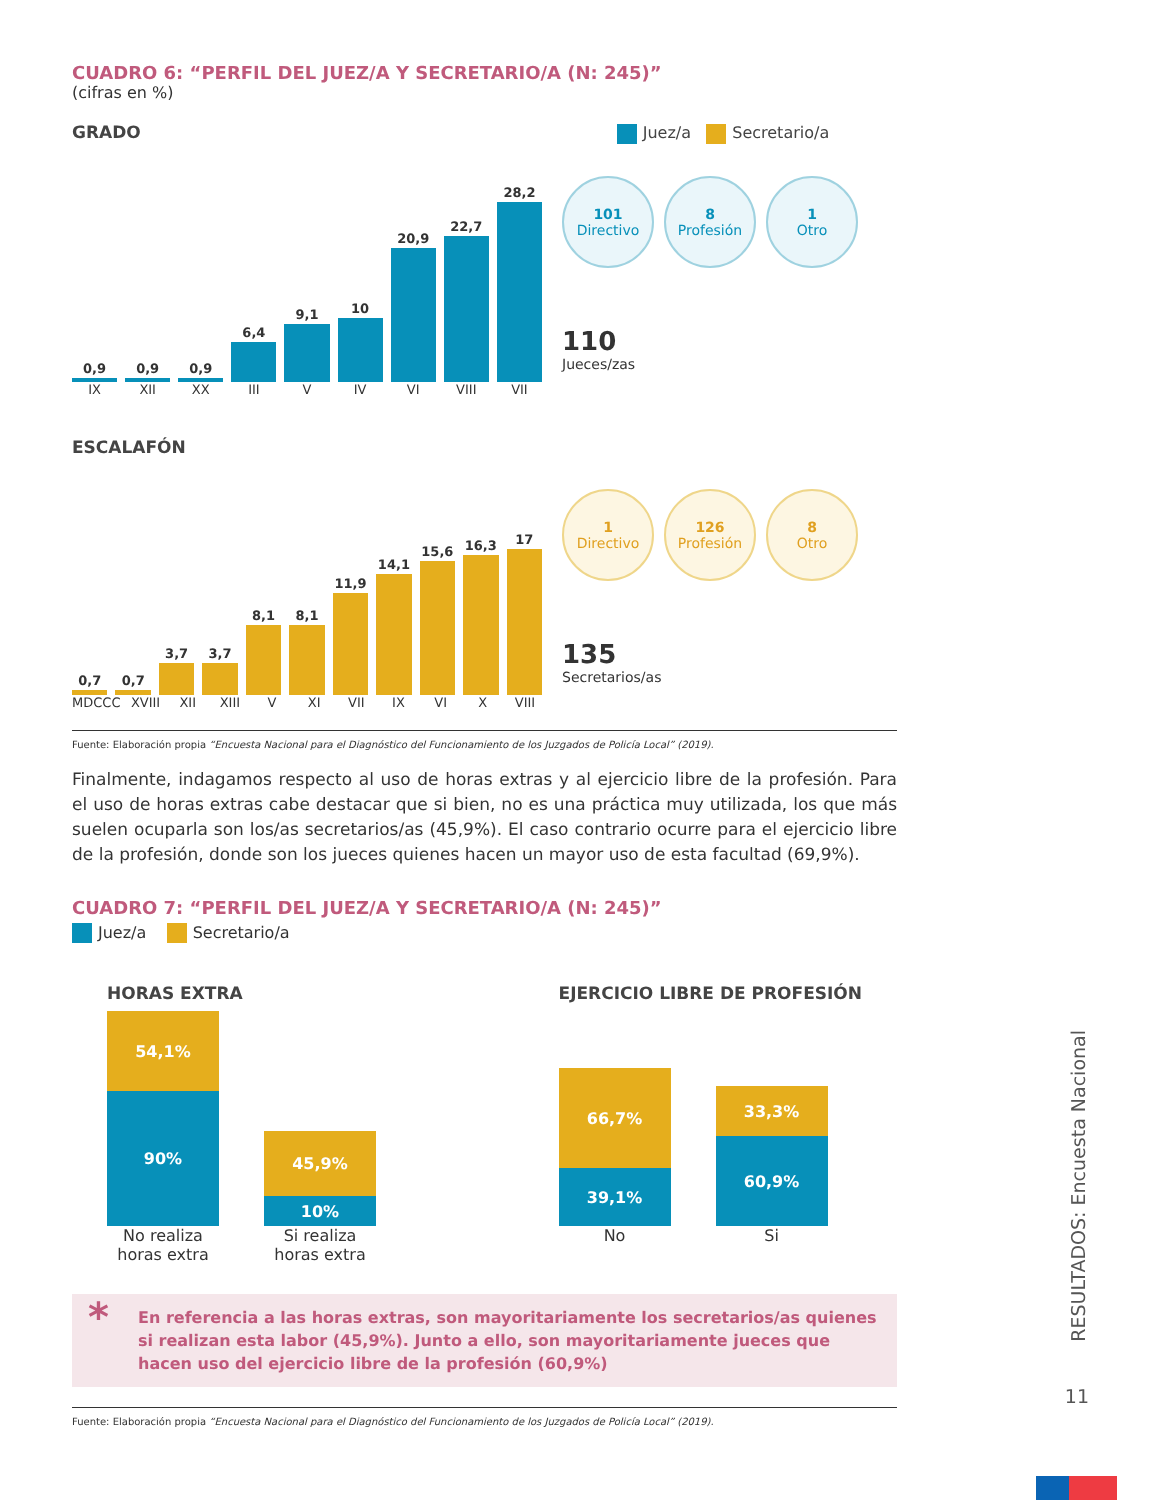CUADRO 6: “PERFIL DEL JUEZ/A Y SECRETARIO/A (N: 245)”
(cifras en %)
GRADO Juez/a Secretario/a
0,9
0,9
0,9
6,4
9,1
10
20,9
22,7
28,2
IX XII XX III V IV VI VIII VII
101
Directivo
8
Profesión
1
Otro
110
Jueces/zas
ESCALAFÓN
0,7
0,7
3,7
3,7
8,1
8,1
11,9
14,1
15,6
16,3
17
MDCCC XVIII XII XIII V XI VII IX VI X VIII
1
Directivo
126
Profesión
8
Otro
135
Secretarios/as
Fuente: Elaboración propia “Encuesta Nacional para el Diagnóstico del Funcionamiento de los Juzgados de Policía Local” (2019).
Finalmente, indagamos respecto al uso de horas extras y al ejercicio libre de la profesión. Para el uso de horas extras cabe destacar que si bien, no es una práctica muy utilizada, los que más suelen ocuparla son los/as secretarios/as (45,9%). El caso contrario ocurre para el ejercicio libre de la profesión, donde son los jueces quienes hacen un mayor uso de esta facultad (69,9%).
CUADRO 7: “PERFIL DEL JUEZ/A Y SECRETARIO/A (N: 245)”
Juez/a Secretario/a
HORAS EXTRA
54,1%
90%
45,9%
10%
No realiza horas extra
Si realiza horas extra
EJERCICIO LIBRE DE PROFESIÓN
66,7%
39,1%
33,3%
60,9%
No Si
* En referencia a las horas extras, son mayoritariamente los secretarios/as quienes si realizan esta labor (45,9%). Junto a ello, son mayoritariamente jueces que hacen uso del ejercicio libre de la profesión (60,9%)
Fuente: Elaboración propia “Encuesta Nacional para el Diagnóstico del Funcionamiento de los Juzgados de Policía Local” (2019).
RESULTADOS: Encuesta Nacional
11